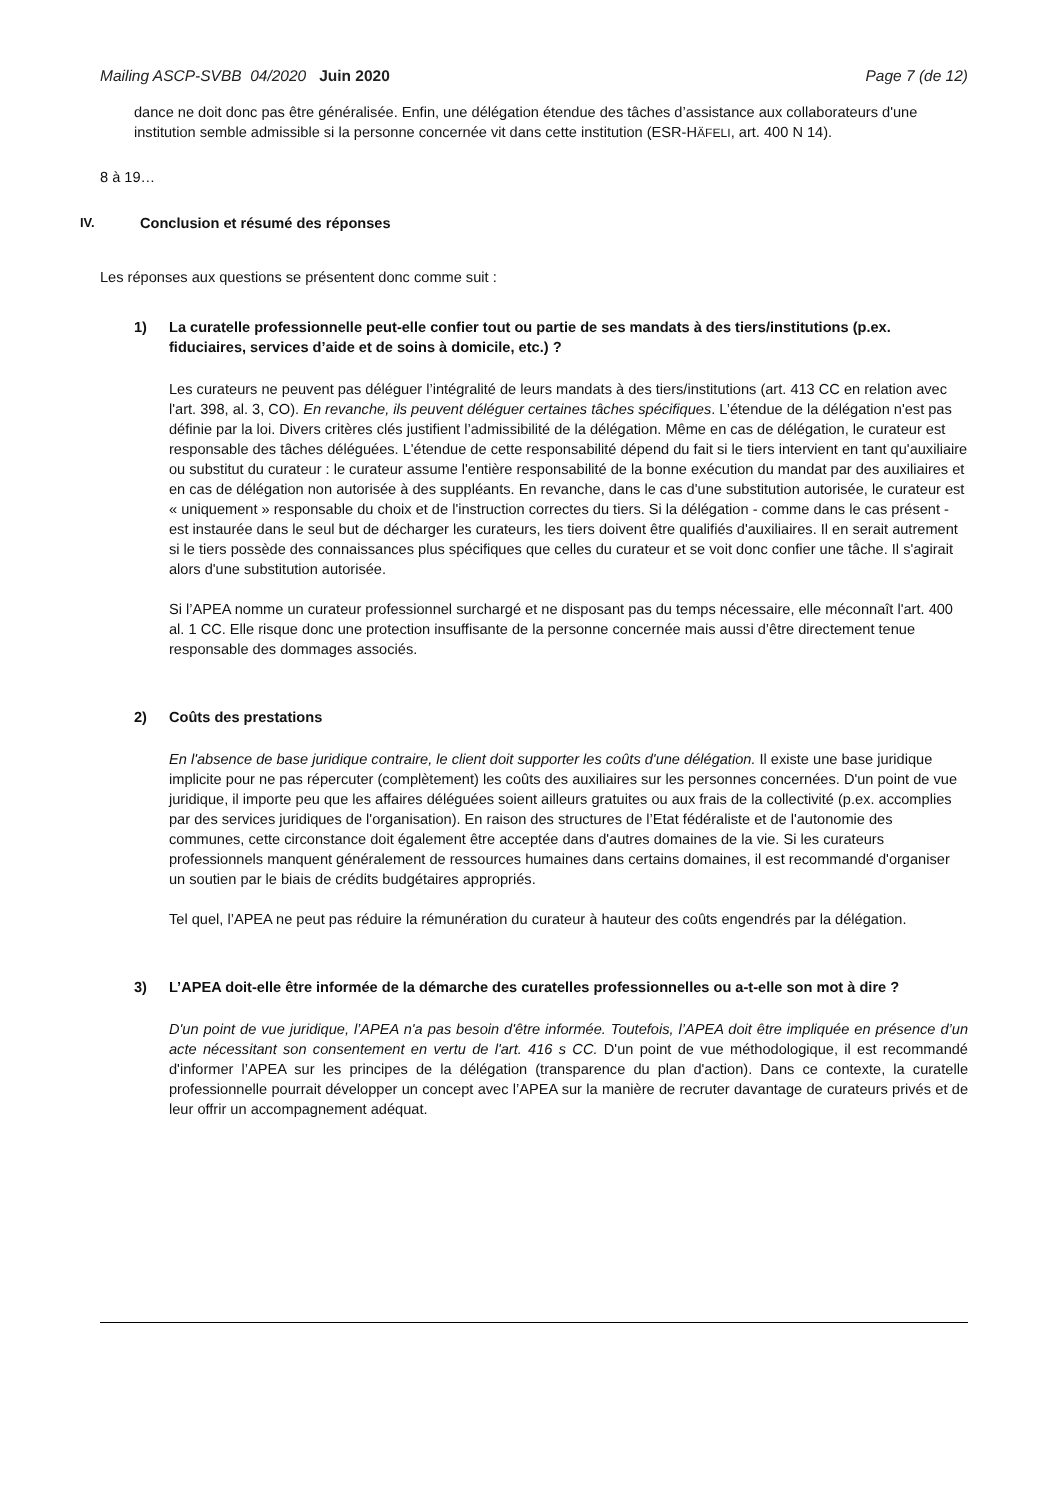Mailing ASCP-SVBB 04/2020 Juin 2020 Page 7 (de 12)
dance ne doit donc pas être généralisée. Enfin, une délégation étendue des tâches d’assistance aux collaborateurs d'une institution semble admissible si la personne concernée vit dans cette institution (ESR-HÄFELI, art. 400 N 14).
8 à 19…
IV. Conclusion et résumé des réponses
Les réponses aux questions se présentent donc comme suit :
1) La curatelle professionnelle peut-elle confier tout ou partie de ses mandats à des tiers/institutions (p.ex. fiduciaires, services d’aide et de soins à domicile, etc.) ?
Les curateurs ne peuvent pas déléguer l’intégralité de leurs mandats à des tiers/institutions (art. 413 CC en relation avec l'art. 398, al. 3, CO). En revanche, ils peuvent déléguer certaines tâches spécifiques. L’étendue de la délégation n'est pas définie par la loi. Divers critères clés justifient l’admissibilité de la délégation. Même en cas de délégation, le curateur est responsable des tâches déléguées. L'étendue de cette responsabilité dépend du fait si le tiers intervient en tant qu'auxiliaire ou substitut du curateur : le curateur assume l'entière responsabilité de la bonne exécution du mandat par des auxiliaires et en cas de délégation non autorisée à des suppléants. En revanche, dans le cas d'une substitution autorisée, le curateur est « uniquement » responsable du choix et de l'instruction correctes du tiers. Si la délégation - comme dans le cas présent - est instaurée dans le seul but de décharger les curateurs, les tiers doivent être qualifiés d'auxiliaires. Il en serait autrement si le tiers possède des connaissances plus spécifiques que celles du curateur et se voit donc confier une tâche. Il s'agirait alors d'une substitution autorisée.
Si l’APEA nomme un curateur professionnel surchargé et ne disposant pas du temps nécessaire, elle méconnaît l'art. 400 al. 1 CC. Elle risque donc une protection insuffisante de la personne concernée mais aussi d’être directement tenue responsable des dommages associés.
2) Coûts des prestations
En l'absence de base juridique contraire, le client doit supporter les coûts d'une délégation. Il existe une base juridique implicite pour ne pas répercuter (complètement) les coûts des auxiliaires sur les personnes concernées. D'un point de vue juridique, il importe peu que les affaires déléguées soient ailleurs gratuites ou aux frais de la collectivité (p.ex. accomplies par des services juridiques de l'organisation). En raison des structures de l’Etat fédéraliste et de l'autonomie des communes, cette circonstance doit également être acceptée dans d'autres domaines de la vie. Si les curateurs professionnels manquent généralement de ressources humaines dans certains domaines, il est recommandé d'organiser un soutien par le biais de crédits budgétaires appropriés.
Tel quel, l’APEA ne peut pas réduire la rémunération du curateur à hauteur des coûts engendrés par la délégation.
3) L’APEA doit-elle être informée de la démarche des curatelles professionnelles ou a-t-elle son mot à dire ?
D'un point de vue juridique, l’APEA n'a pas besoin d'être informée. Toutefois, l’APEA doit être impliquée en présence d’un acte nécessitant son consentement en vertu de l'art. 416 s CC. D'un point de vue méthodologique, il est recommandé d'informer l’APEA sur les principes de la délégation (transparence du plan d'action). Dans ce contexte, la curatelle professionnelle pourrait développer un concept avec l’APEA sur la manière de recruter davantage de curateurs privés et de leur offrir un accompagnement adéquat.